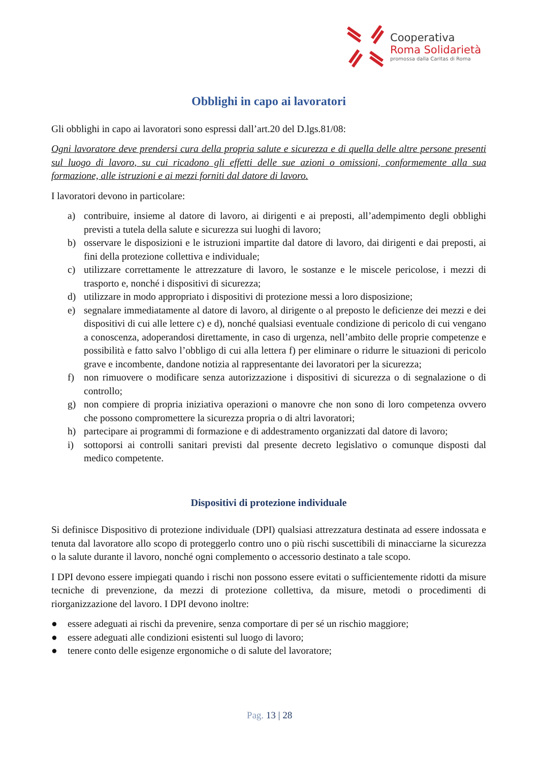Cooperativa
Roma Solidarietà
promossa dalla Caritas di Roma
Obblighi in capo ai lavoratori
Gli obblighi in capo ai lavoratori sono espressi dall’art.20 del D.lgs.81/08:
Ogni lavoratore deve prendersi cura della propria salute e sicurezza e di quella delle altre persone presenti sul luogo di lavoro, su cui ricadono gli effetti delle sue azioni o omissioni, conformemente alla sua formazione, alle istruzioni e ai mezzi forniti dal datore di lavoro.
I lavoratori devono in particolare:
a) contribuire, insieme al datore di lavoro, ai dirigenti e ai preposti, all’adempimento degli obblighi previsti a tutela della salute e sicurezza sui luoghi di lavoro;
b) osservare le disposizioni e le istruzioni impartite dal datore di lavoro, dai dirigenti e dai preposti, ai fini della protezione collettiva e individuale;
c) utilizzare correttamente le attrezzature di lavoro, le sostanze e le miscele pericolose, i mezzi di trasporto e, nonché i dispositivi di sicurezza;
d) utilizzare in modo appropriato i dispositivi di protezione messi a loro disposizione;
e) segnalare immediatamente al datore di lavoro, al dirigente o al preposto le deficienze dei mezzi e dei dispositivi di cui alle lettere c) e d), nonché qualsiasi eventuale condizione di pericolo di cui vengano a conoscenza, adoperandosi direttamente, in caso di urgenza, nell’ambito delle proprie competenze e possibilità e fatto salvo l’obbligo di cui alla lettera f) per eliminare o ridurre le situazioni di pericolo grave e incombente, dandone notizia al rappresentante dei lavoratori per la sicurezza;
f) non rimuovere o modificare senza autorizzazione i dispositivi di sicurezza o di segnalazione o di controllo;
g) non compiere di propria iniziativa operazioni o manovre che non sono di loro competenza ovvero che possono compromettere la sicurezza propria o di altri lavoratori;
h) partecipare ai programmi di formazione e di addestramento organizzati dal datore di lavoro;
i) sottoporsi ai controlli sanitari previsti dal presente decreto legislativo o comunque disposti dal medico competente.
Dispositivi di protezione individuale
Si definisce Dispositivo di protezione individuale (DPI) qualsiasi attrezzatura destinata ad essere indossata e tenuta dal lavoratore allo scopo di proteggerlo contro uno o più rischi suscettibili di minacciarne la sicurezza o la salute durante il lavoro, nonché ogni complemento o accessorio destinato a tale scopo.
I DPI devono essere impiegati quando i rischi non possono essere evitati o sufficientemente ridotti da misure tecniche di prevenzione, da mezzi di protezione collettiva, da misure, metodi o procedimenti di riorganizzazione del lavoro. I DPI devono inoltre:
● essere adeguati ai rischi da prevenire, senza comportare di per sé un rischio maggiore;
● essere adeguati alle condizioni esistenti sul luogo di lavoro;
● tenere conto delle esigenze ergonomiche o di salute del lavoratore;
Pag. 13 | 28